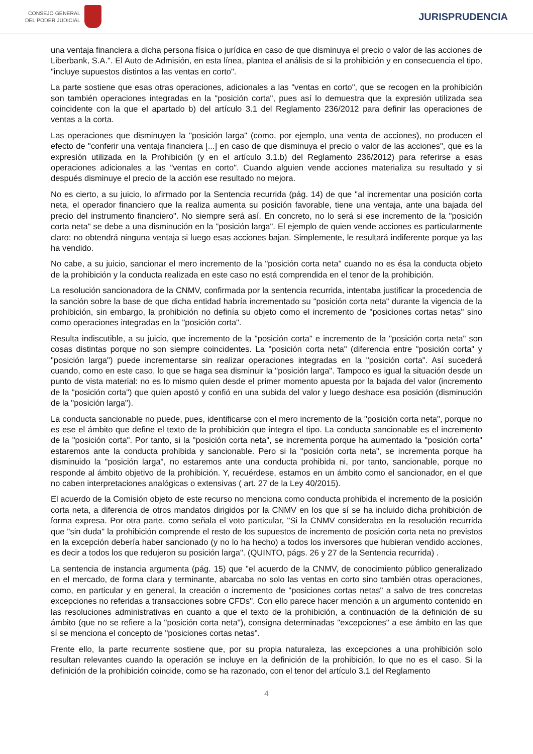CONSEJO GENERAL
DEL PODER JUDICIAL
JURISPRUDENCIA
una ventaja financiera a dicha persona física o jurídica en caso de que disminuya el precio o valor de las acciones de Liberbank, S.A.". El Auto de Admisión, en esta línea, plantea el análisis de si la prohibición y en consecuencia el tipo, "incluye supuestos distintos a las ventas en corto".
La parte sostiene que esas otras operaciones, adicionales a las "ventas en corto", que se recogen en la prohibición son también operaciones integradas en la "posición corta", pues así lo demuestra que la expresión utilizada sea coincidente con la que el apartado b) del artículo 3.1 del Reglamento 236/2012 para definir las operaciones de ventas a la corta.
Las operaciones que disminuyen la "posición larga" (como, por ejemplo, una venta de acciones), no producen el efecto de "conferir una ventaja financiera [...] en caso de que disminuya el precio o valor de las acciones", que es la expresión utilizada en la Prohibición (y en el artículo 3.1.b) del Reglamento 236/2012) para referirse a esas operaciones adicionales a las "ventas en corto". Cuando alguien vende acciones materializa su resultado y si después disminuye el precio de la acción ese resultado no mejora.
No es cierto, a su juicio, lo afirmado por la Sentencia recurrida (pág. 14) de que "al incrementar una posición corta neta, el operador financiero que la realiza aumenta su posición favorable, tiene una ventaja, ante una bajada del precio del instrumento financiero". No siempre será así. En concreto, no lo será si ese incremento de la "posición corta neta" se debe a una disminución en la "posición larga". El ejemplo de quien vende acciones es particularmente claro: no obtendrá ninguna ventaja si luego esas acciones bajan. Simplemente, le resultará indiferente porque ya las ha vendido.
No cabe, a su juicio, sancionar el mero incremento de la "posición corta neta" cuando no es ésa la conducta objeto de la prohibición y la conducta realizada en este caso no está comprendida en el tenor de la prohibición.
La resolución sancionadora de la CNMV, confirmada por la sentencia recurrida, intentaba justificar la procedencia de la sanción sobre la base de que dicha entidad habría incrementado su "posición corta neta" durante la vigencia de la prohibición, sin embargo, la prohibición no definía su objeto como el incremento de "posiciones cortas netas" sino como operaciones integradas en la "posición corta".
Resulta indiscutible, a su juicio, que incremento de la "posición corta" e incremento de la "posición corta neta" son cosas distintas porque no son siempre coincidentes. La "posición corta neta" (diferencia entre "posición corta" y "posición larga") puede incrementarse sin realizar operaciones integradas en la "posición corta". Así sucederá cuando, como en este caso, lo que se haga sea disminuir la "posición larga". Tampoco es igual la situación desde un punto de vista material: no es lo mismo quien desde el primer momento apuesta por la bajada del valor (incremento de la "posición corta") que quien apostó y confió en una subida del valor y luego deshace esa posición (disminución de la "posición larga").
La conducta sancionable no puede, pues, identificarse con el mero incremento de la "posición corta neta", porque no es ese el ámbito que define el texto de la prohibición que integra el tipo. La conducta sancionable es el incremento de la "posición corta". Por tanto, si la "posición corta neta", se incrementa porque ha aumentado la "posición corta" estaremos ante la conducta prohibida y sancionable. Pero si la "posición corta neta", se incrementa porque ha disminuido la "posición larga", no estaremos ante una conducta prohibida ni, por tanto, sancionable, porque no responde al ámbito objetivo de la prohibición. Y, recuérdese, estamos en un ámbito como el sancionador, en el que no caben interpretaciones analógicas o extensivas ( art. 27 de la Ley 40/2015).
El acuerdo de la Comisión objeto de este recurso no menciona como conducta prohibida el incremento de la posición corta neta, a diferencia de otros mandatos dirigidos por la CNMV en los que sí se ha incluido dicha prohibición de forma expresa. Por otra parte, como señala el voto particular, "Si la CNMV consideraba en la resolución recurrida que "sin duda" la prohibición comprende el resto de los supuestos de incremento de posición corta neta no previstos en la excepción debería haber sancionado (y no lo ha hecho) a todos los inversores que hubieran vendido acciones, es decir a todos los que redujeron su posición larga". (QUINTO, págs. 26 y 27 de la Sentencia recurrida) .
La sentencia de instancia argumenta (pág. 15) que "el acuerdo de la CNMV, de conocimiento público generalizado en el mercado, de forma clara y terminante, abarcaba no solo las ventas en corto sino también otras operaciones, como, en particular y en general, la creación o incremento de "posiciones cortas netas" a salvo de tres concretas excepciones no referidas a transacciones sobre CFDs". Con ello parece hacer mención a un argumento contenido en las resoluciones administrativas en cuanto a que el texto de la prohibición, a continuación de la definición de su ámbito (que no se refiere a la "posición corta neta"), consigna determinadas "excepciones" a ese ámbito en las que sí se menciona el concepto de "posiciones cortas netas".
Frente ello, la parte recurrente sostiene que, por su propia naturaleza, las excepciones a una prohibición solo resultan relevantes cuando la operación se incluye en la definición de la prohibición, lo que no es el caso. Si la definición de la prohibición coincide, como se ha razonado, con el tenor del artículo 3.1 del Reglamento
4